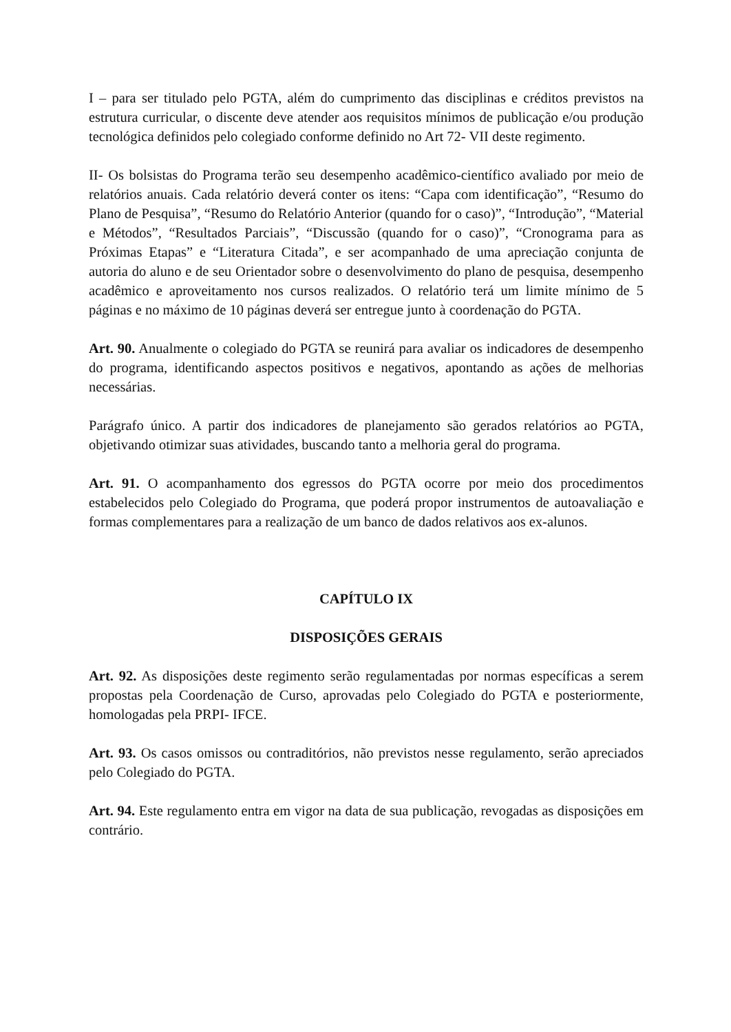I – para ser titulado pelo PGTA, além do cumprimento das disciplinas e créditos previstos na estrutura curricular, o discente deve atender aos requisitos mínimos de publicação e/ou produção tecnológica definidos pelo colegiado conforme definido no Art 72- VII deste regimento.
II- Os bolsistas do Programa terão seu desempenho acadêmico-científico avaliado por meio de relatórios anuais. Cada relatório deverá conter os itens: “Capa com identificação”, “Resumo do Plano de Pesquisa”, “Resumo do Relatório Anterior (quando for o caso)”, “Introdução”, “Material e Métodos”, “Resultados Parciais”, “Discussão (quando for o caso)”, “Cronograma para as Próximas Etapas” e “Literatura Citada”, e ser acompanhado de uma apreciação conjunta de autoria do aluno e de seu Orientador sobre o desenvolvimento do plano de pesquisa, desempenho acadêmico e aproveitamento nos cursos realizados. O relatório terá um limite mínimo de 5 páginas e no máximo de 10 páginas deverá ser entregue junto à coordenação do PGTA.
Art. 90. Anualmente o colegiado do PGTA se reunirá para avaliar os indicadores de desempenho do programa, identificando aspectos positivos e negativos, apontando as ações de melhorias necessárias.
Parágrafo único. A partir dos indicadores de planejamento são gerados relatórios ao PGTA, objetivando otimizar suas atividades, buscando tanto a melhoria geral do programa.
Art. 91. O acompanhamento dos egressos do PGTA ocorre por meio dos procedimentos estabelecidos pelo Colegiado do Programa, que poderá propor instrumentos de autoavaliação e formas complementares para a realização de um banco de dados relativos aos ex-alunos.
CAPÍTULO IX
DISPOSIÇÕES GERAIS
Art. 92. As disposições deste regimento serão regulamentadas por normas específicas a serem propostas pela Coordenação de Curso, aprovadas pelo Colegiado do PGTA e posteriormente, homologadas pela PRPI- IFCE.
Art. 93. Os casos omissos ou contraditórios, não previstos nesse regulamento, serão apreciados pelo Colegiado do PGTA.
Art. 94. Este regulamento entra em vigor na data de sua publicação, revogadas as disposições em contrário.